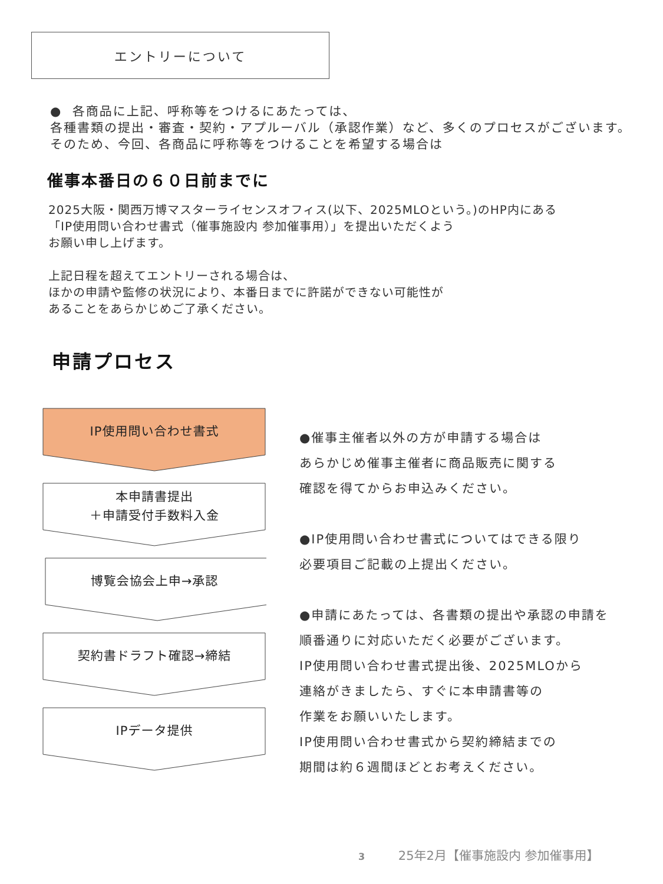エントリーについて
● 各商品に上記、呼称等をつけるにあたっては、
各種書類の提出・審査・契約・アプルーバル（承認作業）など、多くのプロセスがございます。
そのため、今回、各商品に呼称等をつけることを希望する場合は
催事本番日の６０日前までに
2025大阪・関西万博マスターライセンスオフィス(以下、2025MLOという。)のHP内にある
「IP使用問い合わせ書式（催事施設内 参加催事用）」を提出いただくよう
お願い申し上げます。
上記日程を超えてエントリーされる場合は、
ほかの申請や監修の状況により、本番日までに許諾ができない可能性が
あることをあらかじめご了承ください。
申請プロセス
IP使用問い合わせ書式
本申請書提出
＋申請受付手数料入金
博覧会協会上申→承認
契約書ドラフト確認→締結
IPデータ提供
●催事主催者以外の方が申請する場合は
あらかじめ催事主催者に商品販売に関する
確認を得てからお申込みください。
●IP使用問い合わせ書式についてはできる限り
必要項目ご記載の上提出ください。
●申請にあたっては、各書類の提出や承認の申請を
順番通りに対応いただく必要がございます。
IP使用問い合わせ書式提出後、2025MLOから
連絡がきましたら、すぐに本申請書等の
作業をお願いいたします。
IP使用問い合わせ書式から契約締結までの
期間は約６週間ほどとお考えください。
3 25年2月【催事施設内 参加催事用】